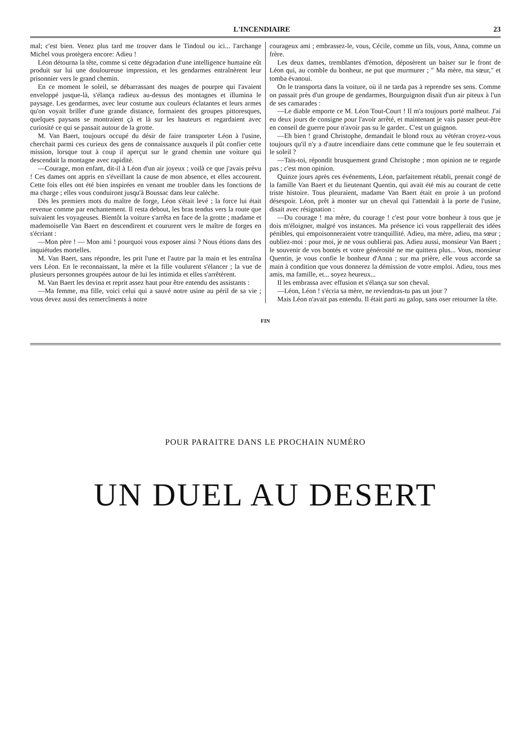L'INCENDIAIRE 23
mal; c'est bien. Venez plus tard me trouver dans le Tindoul ou ici... l'archange Michel vous protègera encore: Adieu !
Léon détourna la tête, comme si cette dégradation d'une intelligence humaine eût produit sur lui une douloureuse impression, et les gendarmes entraînèrent leur prisonnier vers le grand chemin.
En ce moment le soleil, se débarrassant des nuages de pourpre qui l'avaient enveloppé jusque-là, s'élança radieux au-dessus des montagnes et illumina le paysage. Les gendarmes, avec leur costume aux couleurs éclatantes et leurs armes qu'on voyait briller d'une grande distance, formaient des groupes pittoresques, quelques paysans se montraient çà et là sur les hauteurs et regardaient avec curiosité ce qui se passait autour de la grotte.
M. Van Baert, toujours occupé du désir de faire transporter Léon à l'usine, cherchait parmi ces curieux des gens de connaissance auxquels il pût confier cette mission, lorsque tout à coup il aperçut sur le grand chemin une voiture qui descendait la montagne avec rapidité.
—Courage, mon enfant, dit-il à Léon d'un air joyeux ; voilà ce que j'avais prévu ! Ces dames ont appris en s'éveillant la cause de mon absence, et elles accourent. Cette fois elles ont été bien inspirées en venant me troubler dans les fonctions de ma charge ; elles vous conduiront jusqu'à Boussac dans leur calèche.
Dès les premiers mots du maître de forge, Léon s'était levé ; la force lui était revenue comme par enchantement. Il resta debout, les bras tendus vers la route que suivaient les voyageuses. Bientôt la voiture s'arrêta en face de la grotte ; madame et mademoiselle Van Baert en descendirent et coururent vers le maître de forges en s'écriant :
—Mon père ! — Mon ami ! pourquoi vous exposer ainsi ? Nous étions dans des inquiétudes mortelles.
M. Van Baert, sans répondre, les prit l'une et l'autre par la main et les entraîna vers Léon. En le reconnaissant, la mère et la fille voulurent s'élancer ; la vue de plusieurs personnes groupées autour de lui les intimida et elles s'arrêtèrent.
M. Van Baert les devina et reprit assez haut pour être entendu des assistants :
—Ma femme, ma fille, voici celui qui a sauvé notre usine au péril de sa vie ; vous devez aussi des remercîments à notre
courageux ami ; embrassez-le, vous, Cécile, comme un fils, vous, Anna, comme un frère.
Les deux dames, tremblantes d'émotion, déposèrent un baiser sur le front de Léon qui, au comble du bonheur, ne put que murmurer ; " Ma mère, ma sœur," et tomba évanoui.
On le transporta dans la voiture, où il ne tarda pas à reprendre ses sens. Comme on passait près d'un groupe de gendarmes, Bourguignon disait d'un air piteux à l'un de ses camarades :
—Le diable emporte ce M. Léon Tout-Court ! Il m'a toujours porté malheur. J'ai eu deux jours de consigne pour l'avoir arrêté, et maintenant je vais passer peut-être en conseil de guerre pour n'avoir pas su le garder.. C'est un guignon.
—Eh bien ! grand Christophe, demandait le blond roux au vétéran croyez-vous toujours qu'il n'y a d'autre incendiaire dans cette commune que le feu souterrain et le soleil ?
—Tais-toi, répondit brusquement grand Christophe ; mon opinion ne te regarde pas ; c'est mon opinion.
Quinze jours après ces événements, Léon, parfaitement rétabli, prenait congé de la famille Van Baert et du lieutenant Quentin, qui avait été mis au courant de cette triste histoire. Tous pleuraient, madame Van Baert était en proie à un profond désespoir. Léon, prêt à monter sur un cheval qui l'attendait à la porte de l'usine, disait avec résignation :
—Du courage ! ma mère, du courage ! c'est pour votre bonheur à tous que je dois m'éloigner, malgré vos instances. Ma présence ici vous rappellerait des idées pénibles, qui empoisonneraient votre tranquillité. Adieu, ma mère, adieu, ma sœur ; oubliez-moi : pour moi, je ne vous oublierai pas. Adieu aussi, monsieur Van Baert ; le souvenir de vos bontés et votre générosité ne me quittera plus... Vous, monsieur Quentin, je vous confie le bonheur d'Anna ; sur ma prière, elle vous accorde sa main à condition que vous donnerez la démission de votre emploi. Adieu, tous mes amis, ma famille, et... soyez heureux...
Il les embrassa avec effusion et s'élança sur son cheval.
—Léon, Léon ! s'écria sa mère, ne reviendras-tu pas un jour ?
Mais Léon n'avait pas entendu. Il était parti au galop, sans oser retourner la tête.
FIN
POUR PARAITRE DANS LE PROCHAIN NUMÉRO
UN DUEL AU DESERT